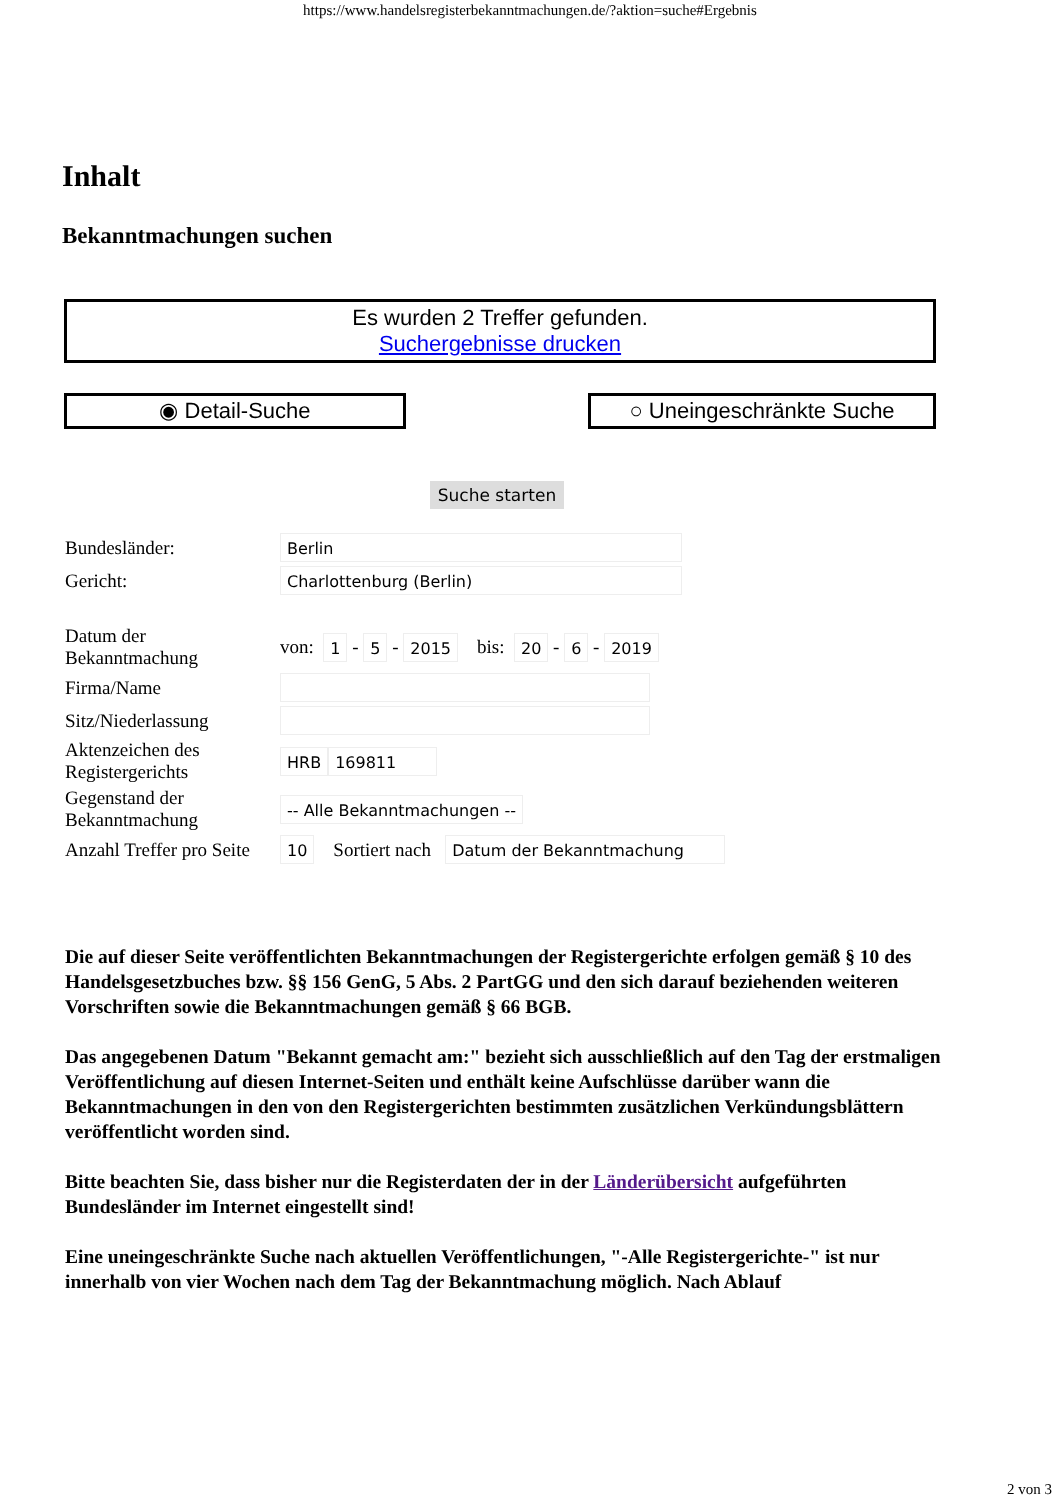https://www.handelsregisterbekanntmachungen.de/?aktion=suche#Ergebnis
Inhalt
Bekanntmachungen suchen
Es wurden 2 Treffer gefunden.
Suchergebnisse drucken
◉ Detail-Suche ○ Uneingeschränkte Suche
Suche starten
Bundesländer: Berlin
Gericht: Charlottenburg (Berlin)
Datum der
Bekanntmachung von: 1 - 5 - 2015 bis: 20 - 6 - 2019
Firma/Name
Sitz/Niederlassung
Aktenzeichen des
Registergerichts HRB 169811
Gegenstand der
Bekanntmachung -- Alle Bekanntmachungen --
Anzahl Treffer pro Seite 10 Sortiert nach Datum der Bekanntmachung
Die auf dieser Seite veröffentlichten Bekanntmachungen der Registergerichte erfolgen gemäß § 10 des Handelsgesetzbuches bzw. §§ 156 GenG, 5 Abs. 2 PartGG und den sich darauf beziehenden weiteren Vorschriften sowie die Bekanntmachungen gemäß § 66 BGB.
Das angegebenen Datum "Bekannt gemacht am:" bezieht sich ausschließlich auf den Tag der erstmaligen Veröffentlichung auf diesen Internet-Seiten und enthält keine Aufschlüsse darüber wann die Bekanntmachungen in den von den Registergerichten bestimmten zusätzlichen Verkündungsblättern veröffentlicht worden sind.
Bitte beachten Sie, dass bisher nur die Registerdaten der in der Länderübersicht aufgeführten Bundesländer im Internet eingestellt sind!
Eine uneingeschränkte Suche nach aktuellen Veröffentlichungen, "-Alle Registergerichte-" ist nur innerhalb von vier Wochen nach dem Tag der Bekanntmachung möglich. Nach Ablauf
2 von 3